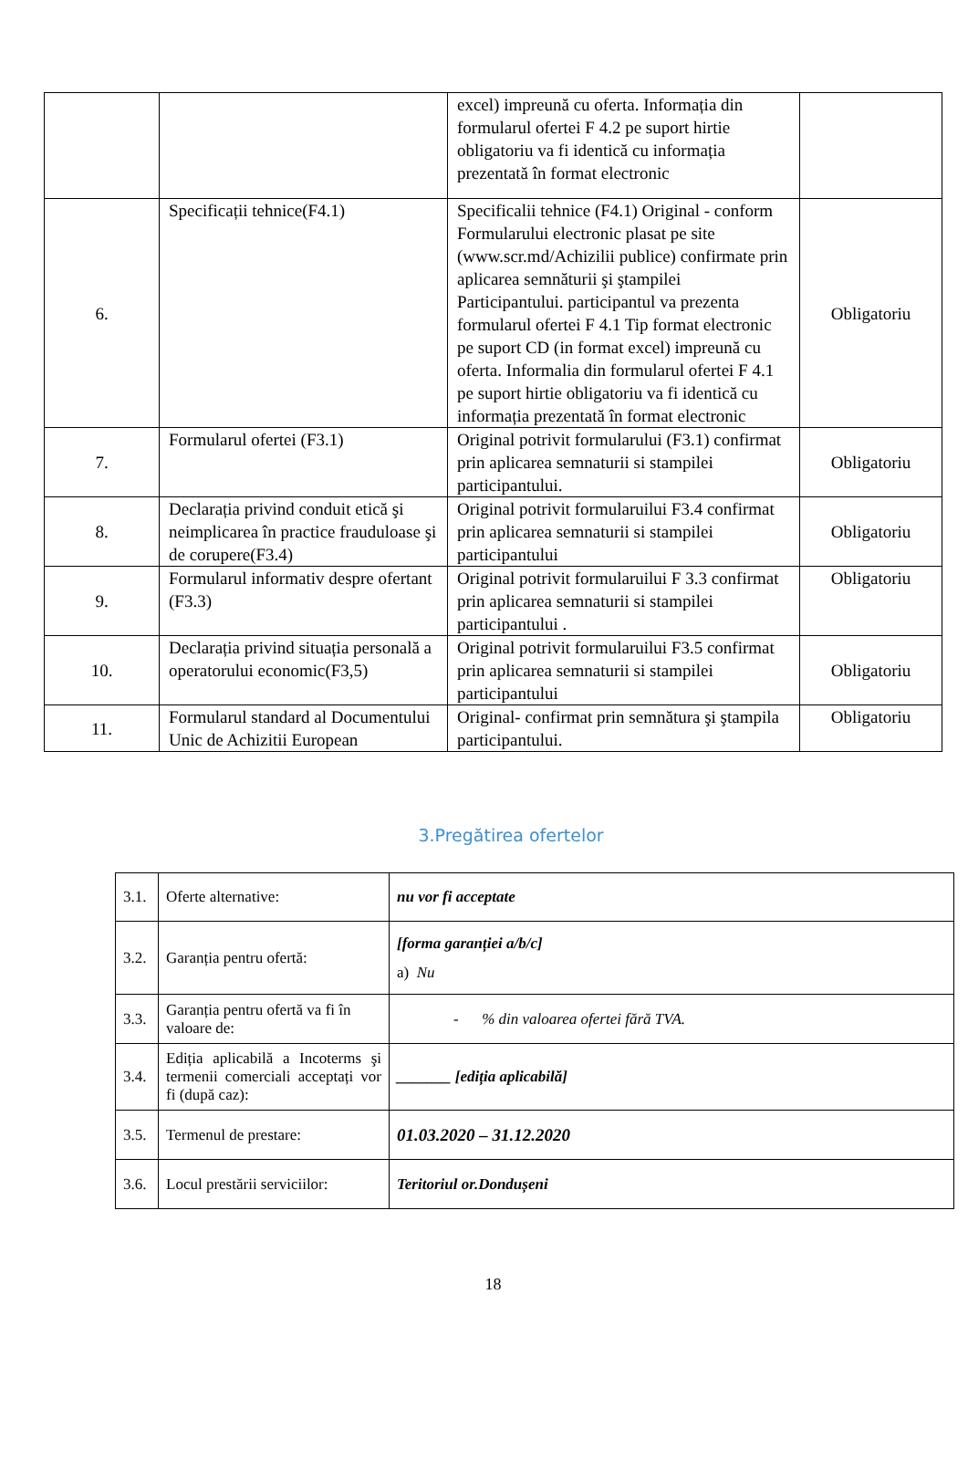| | | excel) impreună cu oferta. Informația din formularul ofertei F 4.2 pe suport hirtie obligatoriu va fi identică cu informația prezentată în format electronic | |
| 6. | Specificații tehnice(F4.1) | Specificalii tehnice (F4.1) Original - conform Formularului electronic plasat pe site (www.scr.md/Achizilii publice) confirmate prin aplicarea semnăturii şi ştampilei Participantului. participantul va prezenta formularul ofertei F 4.1 Tip format electronic pe suport CD (in format excel) impreună cu oferta. Informalia din formularul ofertei F 4.1 pe suport hirtie obligatoriu va fi identică cu informația prezentată în format electronic | Obligatoriu |
| 7. | Formularul ofertei (F3.1) | Original potrivit formularului (F3.1) confirmat prin aplicarea semnaturii si stampilei participantului. | Obligatoriu |
| 8. | Declarația privind conduit etică şi neimplicarea în practice frauduloase şi de corupere(F3.4) | Original potrivit formularuilui F3.4 confirmat prin aplicarea semnaturii si stampilei participantului | Obligatoriu |
| 9. | Formularul informativ despre ofertant (F3.3) | Original potrivit formularuilui F 3.3 confirmat prin aplicarea semnaturii si stampilei participantului . | Obligatoriu |
| 10. | Declarația privind situația personală a operatorului economic(F3,5) | Original potrivit formularuilui F3.5 confirmat prin aplicarea semnaturii si stampilei participantului | Obligatoriu |
| 11. | Formularul standard al Documentului Unic de Achizitii European | Original- confirmat prin semnătura şi ştampila participantului. | Obligatoriu |
3.Pregătirea ofertelor
| 3.1. | Oferte alternative: | nu vor fi acceptate |
| 3.2. | Garanția pentru ofertă: | [forma garanției a/b/c] a) Nu |
| 3.3. | Garanția pentru ofertă va fi în valoare de: | - % din valoarea ofertei fără TVA. |
| 3.4. | Ediția aplicabilă a Incoterms şi termenii comerciali acceptați vor fi (după caz): | _______ [ediția aplicabilă] |
| 3.5. | Termenul de prestare: | 01.03.2020 – 31.12.2020 |
| 3.6. | Locul prestării serviciilor: | Teritoriul or.Dondușeni |
18